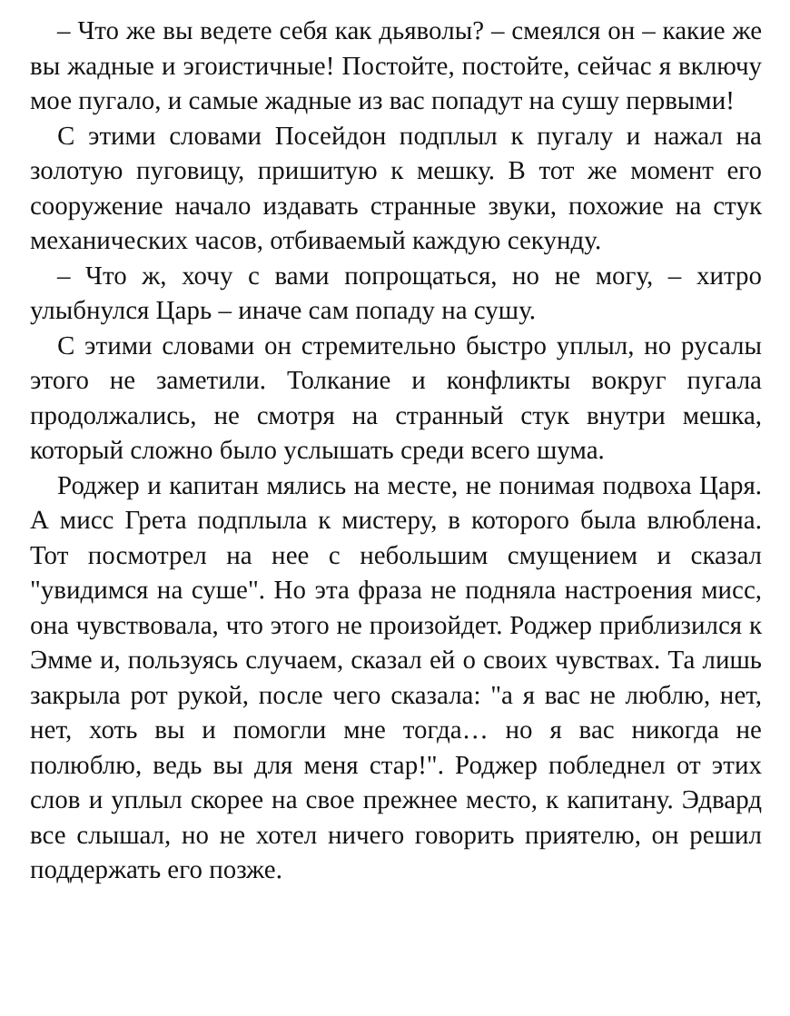– Что же вы ведете себя как дьяволы? – смеялся он – какие же вы жадные и эгоистичные! Постойте, постойте, сейчас я включу мое пугало, и самые жадные из вас попадут на сушу первыми!
С этими словами Посейдон подплыл к пугалу и нажал на золотую пуговицу, пришитую к мешку. В тот же момент его сооружение начало издавать странные звуки, похожие на стук механических часов, отбиваемый каждую секунду.
– Что ж, хочу с вами попрощаться, но не могу, – хитро улыбнулся Царь – иначе сам попаду на сушу.
С этими словами он стремительно быстро уплыл, но русалы этого не заметили. Толкание и конфликты вокруг пугала продолжались, не смотря на странный стук внутри мешка, который сложно было услышать среди всего шума.
Роджер и капитан мялись на месте, не понимая подвоха Царя. А мисс Грета подплыла к мистеру, в которого была влюблена. Тот посмотрел на нее с небольшим смущением и сказал "увидимся на суше". Но эта фраза не подняла настроения мисс, она чувствовала, что этого не произойдет. Роджер приблизился к Эмме и, пользуясь случаем, сказал ей о своих чувствах. Та лишь закрыла рот рукой, после чего сказала: "а я вас не люблю, нет, нет, хоть вы и помогли мне тогда… но я вас никогда не полюблю, ведь вы для меня стар!". Роджер побледнел от этих слов и уплыл скорее на свое прежнее место, к капитану. Эдвард все слышал, но не хотел ничего говорить приятелю, он решил поддержать его позже.